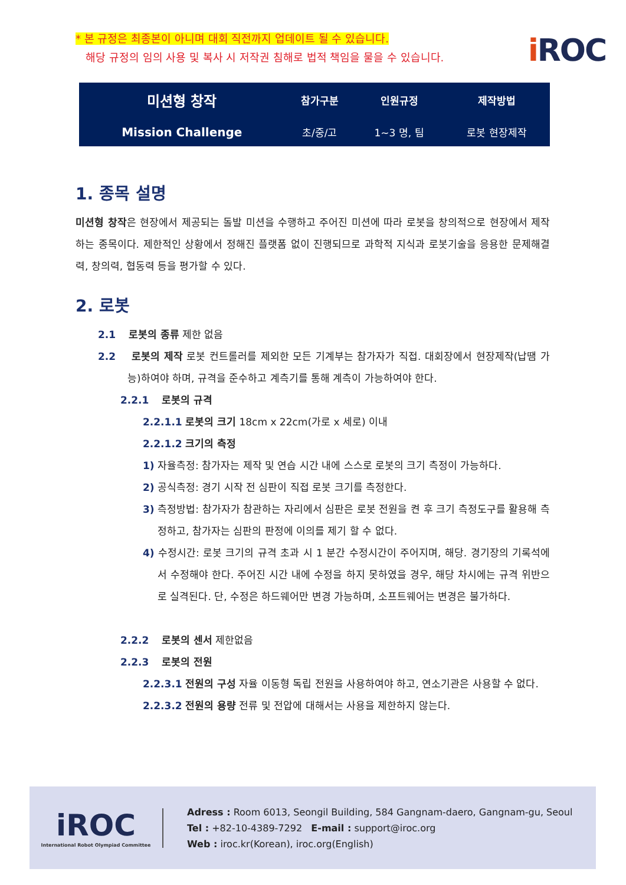* 본 규정은 최종본이 아니며 대회 직전까지 업데이트 될 수 있습니다.
해당 규정의 임의 사용 및 복사 시 저작권 침해로 법적 책임을 물을 수 있습니다.
i ROC
| 미션형 창작 | 참가구분 | 인원규정 | 제작방법 |
| --- | --- | --- | --- |
| Mission Challenge | 초/중/고 | 1~3 명, 팀 | 로봇 현장제작 |
1. 종목 설명
미션형 창작은 현장에서 제공되는 돌발 미션을 수행하고 주어진 미션에 따라 로봇을 창의적으로 현장에서 제작하는 종목이다. 제한적인 상황에서 정해진 플랫폼 없이 진행되므로 과학적 지식과 로봇기술을 응용한 문제해결력, 창의력, 협동력 등을 평가할 수 있다.
2. 로봇
2.1 로봇의 종류 제한 없음
2.2 로봇의 제작 로봇 컨트롤러를 제외한 모든 기계부는 참가자가 직접. 대회장에서 현장제작(납땜 가능)하여야 하며, 규격을 준수하고 계측기를 통해 계측이 가능하여야 한다.
2.2.1 로봇의 규격
2.2.1.1 로봇의 크기 18cm x 22cm(가로 x 세로) 이내
2.2.1.2 크기의 측정
1) 자율측정: 참가자는 제작 및 연습 시간 내에 스스로 로봇의 크기 측정이 가능하다.
2) 공식측정: 경기 시작 전 심판이 직접 로봇 크기를 측정한다.
3) 측정방법: 참가자가 참관하는 자리에서 심판은 로봇 전원을 켠 후 크기 측정도구를 활용해 측정하고, 참가자는 심판의 판정에 이의를 제기 할 수 없다.
4) 수정시간: 로봇 크기의 규격 초과 시 1 분간 수정시간이 주어지며, 해당. 경기장의 기록석에서 수정해야 한다. 주어진 시간 내에 수정을 하지 못하였을 경우, 해당 차시에는 규격 위반으로 실격된다. 단, 수정은 하드웨어만 변경 가능하며, 소프트웨어는 변경은 불가하다.
2.2.2 로봇의 센서 제한없음
2.2.3 로봇의 전원
2.2.3.1 전원의 구성 자율 이동형 독립 전원을 사용하여야 하고, 연소기관은 사용할 수 없다.
2.2.3.2 전원의 용량 전류 및 전압에 대해서는 사용을 제한하지 않는다.
iROC
International Robot Olympiad Committee
Adress : Room 6013, Seongil Building, 584 Gangnam-daero, Gangnam-gu, Seoul
Tel : +82-10-4389-7292 E-mail : support@iroc.org
Web : iroc.kr(Korean), iroc.org(English)